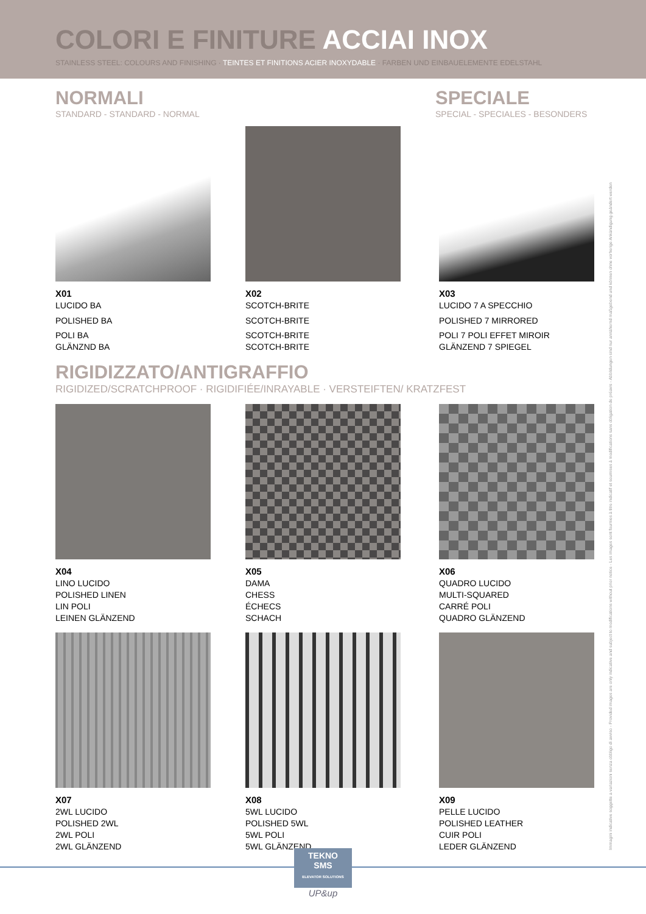COLORI E FINITURE ACCIAI INOX
STAINLESS STEEL: COLOURS AND FINISHING · TEINTES ET FINITIONS ACIER INOXYDABLE · FARBEN UND EINBAUELEMENTE EDELSTAHL
NORMALI
STANDARD - STANDARD - NORMAL
SPECIALE
SPECIAL - SPECIALES - BESONDERS
X01
LUCIDO BA
POLISHED BA
POLI BA
GLÄNZND BA
X02
SCOTCH-BRITE
SCOTCH-BRITE
SCOTCH-BRITE
SCOTCH-BRITE
X03
LUCIDO 7 A SPECCHIO
POLISHED 7 MIRRORED
POLI 7 POLI EFFET MIROIR
GLÄNZEND 7 SPIEGEL
RIGIDIZZATO/ANTIGRAFFIO
RIGIDIZED/SCRATCHPROOF · RIGIDIFIÉE/INRAYABLE · VERSTEIFTEN/ KRATZFEST
X04
LINO LUCIDO
POLISHED LINEN
LIN POLI
LEINEN GLÄNZEND
X05
DAMA
CHESS
ÉCHECS
SCHACH
X06
QUADRO LUCIDO
MULTI-SQUARED
CARRÉ POLI
QUADRO GLÄNZEND
X07
2WL LUCIDO
POLISHED 2WL
2WL POLI
2WL GLÄNZEND
X08
5WL LUCIDO
POLISHED 5WL
5WL POLI
5WL GLÄNZEND
X09
PELLE LUCIDO
POLISHED LEATHER
CUIR POLI
LEDER GLÄNZEND
Immagini indicative soggette a variazioni senza obbligo di avviso - Provided images are only indicative and subject to modifications without prior notice - Les images sont fournies à titre indicatif et soumises à modifications sans obligation de préavis - Abbildungen sind nur annähernd maßgebend und können ohne vorherige Ankündigung geändert werden
TEKNO
SMS
ELEVATOR SOLUTIONS
UP&up